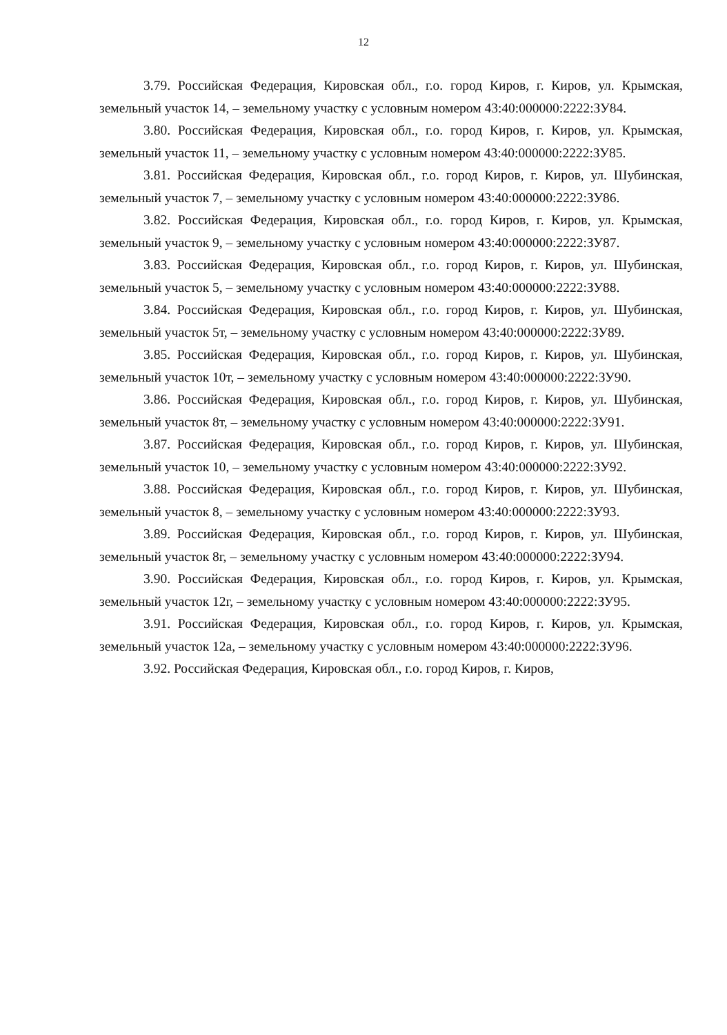12
3.79. Российская Федерация, Кировская обл., г.о. город Киров, г. Киров, ул. Крымская, земельный участок 14, – земельному участку с условным номером 43:40:000000:2222:ЗУ84.
3.80. Российская Федерация, Кировская обл., г.о. город Киров, г. Киров, ул. Крымская, земельный участок 11, – земельному участку с условным номером 43:40:000000:2222:ЗУ85.
3.81. Российская Федерация, Кировская обл., г.о. город Киров, г. Киров, ул. Шубинская, земельный участок 7, – земельному участку с условным номером 43:40:000000:2222:ЗУ86.
3.82. Российская Федерация, Кировская обл., г.о. город Киров, г. Киров, ул. Крымская, земельный участок 9, – земельному участку с условным номером 43:40:000000:2222:ЗУ87.
3.83. Российская Федерация, Кировская обл., г.о. город Киров, г. Киров, ул. Шубинская, земельный участок 5, – земельному участку с условным номером 43:40:000000:2222:ЗУ88.
3.84. Российская Федерация, Кировская обл., г.о. город Киров, г. Киров, ул. Шубинская, земельный участок 5т, – земельному участку с условным номером 43:40:000000:2222:ЗУ89.
3.85. Российская Федерация, Кировская обл., г.о. город Киров, г. Киров, ул. Шубинская, земельный участок 10т, – земельному участку с условным номером 43:40:000000:2222:ЗУ90.
3.86. Российская Федерация, Кировская обл., г.о. город Киров, г. Киров, ул. Шубинская, земельный участок 8т, – земельному участку с условным номером 43:40:000000:2222:ЗУ91.
3.87. Российская Федерация, Кировская обл., г.о. город Киров, г. Киров, ул. Шубинская, земельный участок 10, – земельному участку с условным номером 43:40:000000:2222:ЗУ92.
3.88. Российская Федерация, Кировская обл., г.о. город Киров, г. Киров, ул. Шубинская, земельный участок 8, – земельному участку с условным номером 43:40:000000:2222:ЗУ93.
3.89. Российская Федерация, Кировская обл., г.о. город Киров, г. Киров, ул. Шубинская, земельный участок 8г, – земельному участку с условным номером 43:40:000000:2222:ЗУ94.
3.90. Российская Федерация, Кировская обл., г.о. город Киров, г. Киров, ул. Крымская, земельный участок 12г, – земельному участку с условным номером 43:40:000000:2222:ЗУ95.
3.91. Российская Федерация, Кировская обл., г.о. город Киров, г. Киров, ул. Крымская, земельный участок 12а, – земельному участку с условным номером 43:40:000000:2222:ЗУ96.
3.92. Российская Федерация, Кировская обл., г.о. город Киров, г. Киров,